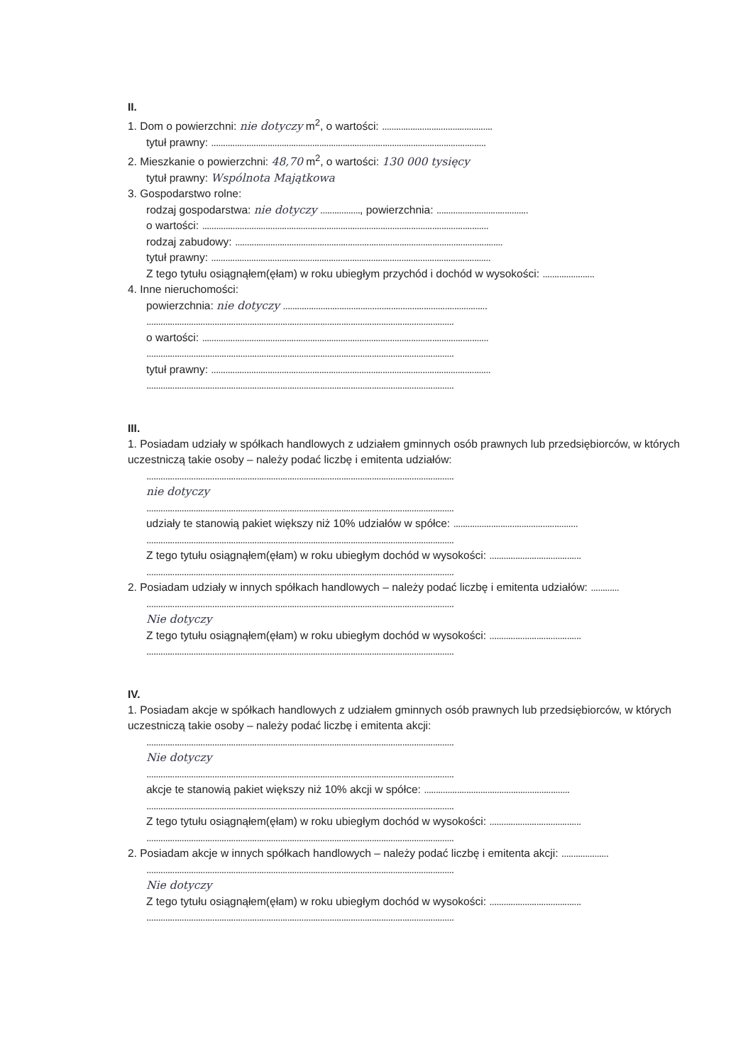II.
1. Dom o powierzchni: nie dotyczy m<sup>2</sup>, o wartości: ...............................................
tytuł prawny: .....................................................................................................................
2. Mieszkanie o powierzchni: 48,70 m<sup>2</sup>, o wartości: 130 000 tysięcy
tytuł prawny: Wspólnota Majątkowa
3. Gospodarstwo rolne:
rodzaj gospodarstwa: nie dotyczy ................., powierzchnia: .......................................
o wartości: ..........................................................................................................................
rodzaj zabudowy: ..................................................................................................................
tytuł prawny: .......................................................................................................................
Z tego tytułu osiągnąłem(ęłam) w roku ubiegłym przychód i dochód w wysokości: ......................
4. Inne nieruchomości:
powierzchnia: nie dotyczy .......................................................................................
...................................................................................................................................
o wartości: ..........................................................................................................................
...................................................................................................................................
tytuł prawny: .......................................................................................................................
...................................................................................................................................
III.
1. Posiadam udziały w spółkach handlowych z udziałem gminnych osób prawnych lub przedsiębiorców, w których uczestniczą takie osoby – należy podać liczbę i emitenta udziałów:
...................................................................................................................................
nie dotyczy
...................................................................................................................................
udziały te stanowią pakiet większy niż 10% udziałów w spółce: .....................................................
...................................................................................................................................
Z tego tytułu osiągnąłem(ęłam) w roku ubiegłym dochód w wysokości: .......................................
...................................................................................................................................
2. Posiadam udziały w innych spółkach handlowych – należy podać liczbę i emitenta udziałów: ............
...................................................................................................................................
Nie dotyczy
Z tego tytułu osiągnąłem(ęłam) w roku ubiegłym dochód w wysokości: .......................................
...................................................................................................................................
IV.
1. Posiadam akcje w spółkach handlowych z udziałem gminnych osób prawnych lub przedsiębiorców, w których uczestniczą takie osoby – należy podać liczbę i emitenta akcji:
...................................................................................................................................
Nie dotyczy
...................................................................................................................................
akcje te stanowią pakiet większy niż 10% akcji w spółce: ..............................................................
...................................................................................................................................
Z tego tytułu osiągnąłem(ęłam) w roku ubiegłym dochód w wysokości: .......................................
...................................................................................................................................
2. Posiadam akcje w innych spółkach handlowych – należy podać liczbę i emitenta akcji: ....................
...................................................................................................................................
Nie dotyczy
Z tego tytułu osiągnąłem(ęłam) w roku ubiegłym dochód w wysokości: .......................................
...................................................................................................................................